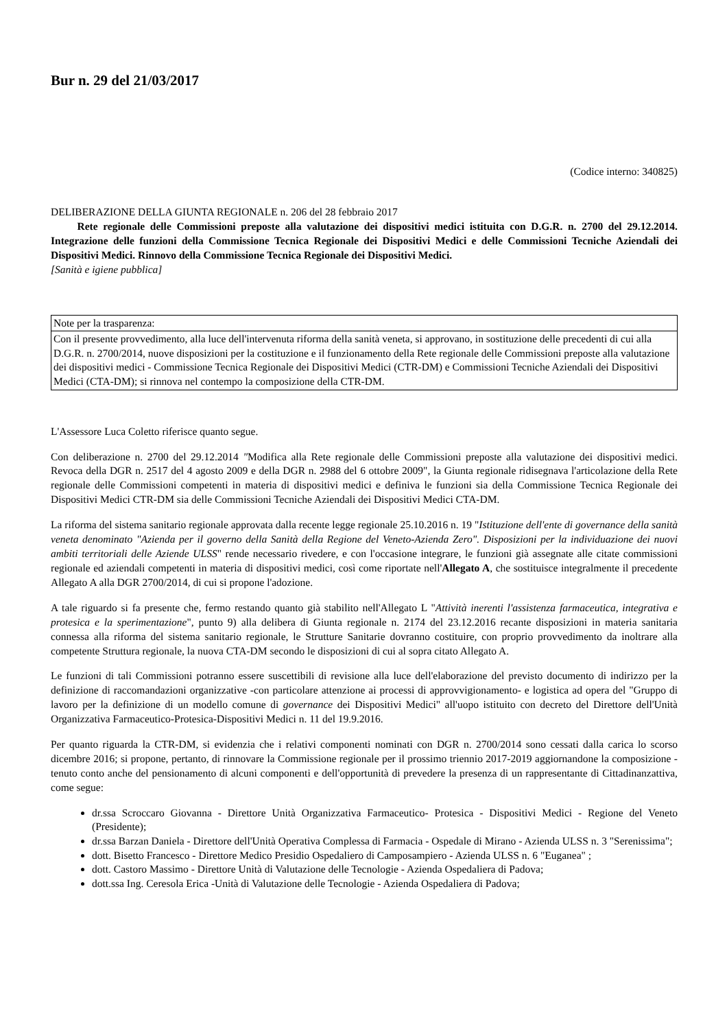Bur n. 29 del 21/03/2017
(Codice interno: 340825)
DELIBERAZIONE DELLA GIUNTA REGIONALE n. 206 del 28 febbraio 2017
Rete regionale delle Commissioni preposte alla valutazione dei dispositivi medici istituita con D.G.R. n. 2700 del 29.12.2014. Integrazione delle funzioni della Commissione Tecnica Regionale dei Dispositivi Medici e delle Commissioni Tecniche Aziendali dei Dispositivi Medici. Rinnovo della Commissione Tecnica Regionale dei Dispositivi Medici.
[Sanità e igiene pubblica]
| Note per la trasparenza: |
| Con il presente provvedimento, alla luce dell'intervenuta riforma della sanità veneta, si approvano, in sostituzione delle precedenti di cui alla D.G.R. n. 2700/2014, nuove disposizioni per la costituzione e il funzionamento della Rete regionale delle Commissioni preposte alla valutazione dei dispositivi medici - Commissione Tecnica Regionale dei Dispositivi Medici (CTR-DM) e Commissioni Tecniche Aziendali dei Dispositivi Medici (CTA-DM); si rinnova nel contempo la composizione della CTR-DM. |
L'Assessore Luca Coletto riferisce quanto segue.
Con deliberazione n. 2700 del 29.12.2014 "Modifica alla Rete regionale delle Commissioni preposte alla valutazione dei dispositivi medici. Revoca della DGR n. 2517 del 4 agosto 2009 e della DGR n. 2988 del 6 ottobre 2009", la Giunta regionale ridisegnava l'articolazione della Rete regionale delle Commissioni competenti in materia di dispositivi medici e definiva le funzioni sia della Commissione Tecnica Regionale dei Dispositivi Medici CTR-DM sia delle Commissioni Tecniche Aziendali dei Dispositivi Medici CTA-DM.
La riforma del sistema sanitario regionale approvata dalla recente legge regionale 25.10.2016 n. 19 "Istituzione dell'ente di governance della sanità veneta denominato "Azienda per il governo della Sanità della Regione del Veneto-Azienda Zero". Disposizioni per la individuazione dei nuovi ambiti territoriali delle Aziende ULSS" rende necessario rivedere, e con l'occasione integrare, le funzioni già assegnate alle citate commissioni regionale ed aziendali competenti in materia di dispositivi medici, così come riportate nell'Allegato A, che sostituisce integralmente il precedente Allegato A alla DGR 2700/2014, di cui si propone l'adozione.
A tale riguardo si fa presente che, fermo restando quanto già stabilito nell'Allegato L "Attività inerenti l'assistenza farmaceutica, integrativa e protesica e la sperimentazione", punto 9) alla delibera di Giunta regionale n. 2174 del 23.12.2016 recante disposizioni in materia sanitaria connessa alla riforma del sistema sanitario regionale, le Strutture Sanitarie dovranno costituire, con proprio provvedimento da inoltrare alla competente Struttura regionale, la nuova CTA-DM secondo le disposizioni di cui al sopra citato Allegato A.
Le funzioni di tali Commissioni potranno essere suscettibili di revisione alla luce dell'elaborazione del previsto documento di indirizzo per la definizione di raccomandazioni organizzative -con particolare attenzione ai processi di approvvigionamento- e logistica ad opera del "Gruppo di lavoro per la definizione di un modello comune di governance dei Dispositivi Medici" all'uopo istituito con decreto del Direttore dell'Unità Organizzativa Farmaceutico-Protesica-Dispositivi Medici n. 11 del 19.9.2016.
Per quanto riguarda la CTR-DM, si evidenzia che i relativi componenti nominati con DGR n. 2700/2014 sono cessati dalla carica lo scorso dicembre 2016; si propone, pertanto, di rinnovare la Commissione regionale per il prossimo triennio 2017-2019 aggiornandone la composizione - tenuto conto anche del pensionamento di alcuni componenti e dell'opportunità di prevedere la presenza di un rappresentante di Cittadinanzattiva, come segue:
dr.ssa Scroccaro Giovanna - Direttore Unità Organizzativa Farmaceutico- Protesica - Dispositivi Medici - Regione del Veneto (Presidente);
dr.ssa Barzan Daniela - Direttore dell'Unità Operativa Complessa di Farmacia - Ospedale di Mirano - Azienda ULSS n. 3 "Serenissima";
dott. Bisetto Francesco - Direttore Medico Presidio Ospedaliero di Camposampiero - Azienda ULSS n. 6 "Euganea" ;
dott. Castoro Massimo - Direttore Unità di Valutazione delle Tecnologie - Azienda Ospedaliera di Padova;
dott.ssa Ing. Ceresola Erica -Unità di Valutazione delle Tecnologie - Azienda Ospedaliera di Padova;